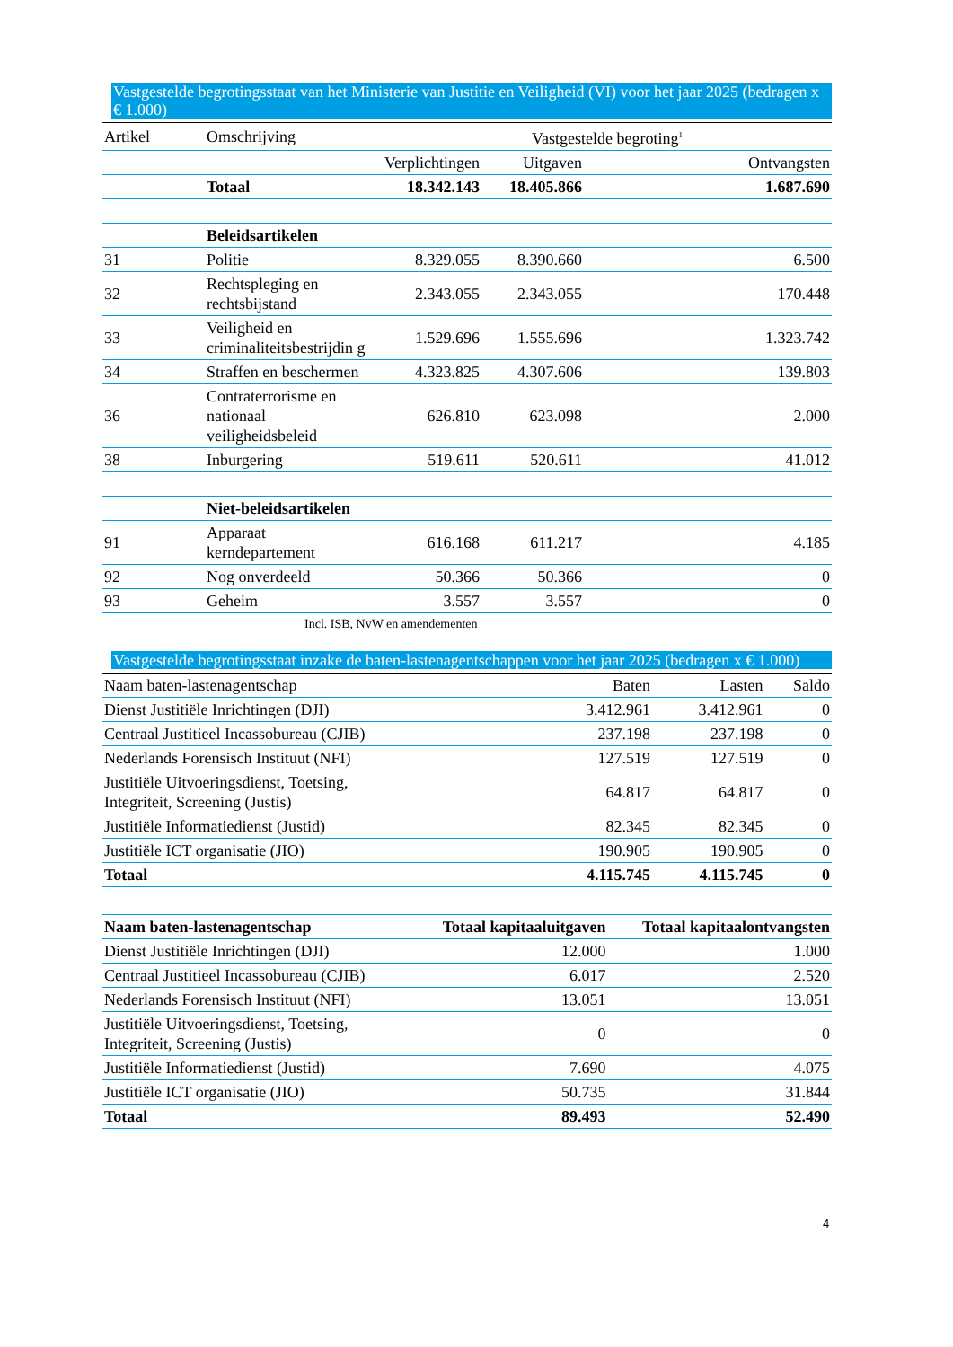Vastgestelde begrotingsstaat van het Ministerie van Justitie en Veiligheid (VI) voor het jaar 2025 (bedragen x € 1.000)
| Artikel | Omschrijving | Vastgestelde begroting<sup>1</sup> | | |
| --- | --- | --- | --- | --- |
| | | Verplichtingen | Uitgaven | Ontvangsten |
| | Totaal | 18.342.143 | 18.405.866 | 1.687.690 |
| | Beleidsartikelen | | | |
| 31 | Politie | 8.329.055 | 8.390.660 | 6.500 |
| 32 | Rechtspleging en rechtsbijstand | 2.343.055 | 2.343.055 | 170.448 |
| 33 | Veiligheid en criminaliteitsbestrijdin g | 1.529.696 | 1.555.696 | 1.323.742 |
| 34 | Straffen en beschermen | 4.323.825 | 4.307.606 | 139.803 |
| 36 | Contraterrorisme en nationaal veiligheidsbeleid | 626.810 | 623.098 | 2.000 |
| 38 | Inburgering | 519.611 | 520.611 | 41.012 |
| | Niet-beleidsartikelen | | | |
| 91 | Apparaat kerndepartement | 616.168 | 611.217 | 4.185 |
| 92 | Nog onverdeeld | 50.366 | 50.366 | 0 |
| 93 | Geheim | 3.557 | 3.557 | 0 |
Incl. ISB, NvW en amendementen
Vastgestelde begrotingsstaat inzake de baten-lastenagentschappen voor het jaar 2025 (bedragen x € 1.000)
| Naam baten-lastenagentschap | Baten | Lasten | Saldo |
| --- | --- | --- | --- |
| Dienst Justitiële Inrichtingen (DJI) | 3.412.961 | 3.412.961 | 0 |
| Centraal Justitieel Incassobureau (CJIB) | 237.198 | 237.198 | 0 |
| Nederlands Forensisch Instituut (NFI) | 127.519 | 127.519 | 0 |
| Justitiële Uitvoeringsdienst, Toetsing, Integriteit, Screening (Justis) | 64.817 | 64.817 | 0 |
| Justitiële Informatiedienst (Justid) | 82.345 | 82.345 | 0 |
| Justitiële ICT organisatie (JIO) | 190.905 | 190.905 | 0 |
| Totaal | 4.115.745 | 4.115.745 | 0 |
| Naam baten-lastenagentschap | Totaal kapitaaluitgaven | Totaal kapitaalontvangsten |
| --- | --- | --- |
| Dienst Justitiële Inrichtingen (DJI) | 12.000 | 1.000 |
| Centraal Justitieel Incassobureau (CJIB) | 6.017 | 2.520 |
| Nederlands Forensisch Instituut (NFI) | 13.051 | 13.051 |
| Justitiële Uitvoeringsdienst, Toetsing, Integriteit, Screening (Justis) | 0 | 0 |
| Justitiële Informatiedienst (Justid) | 7.690 | 4.075 |
| Justitiële ICT organisatie (JIO) | 50.735 | 31.844 |
| Totaal | 89.493 | 52.490 |
4